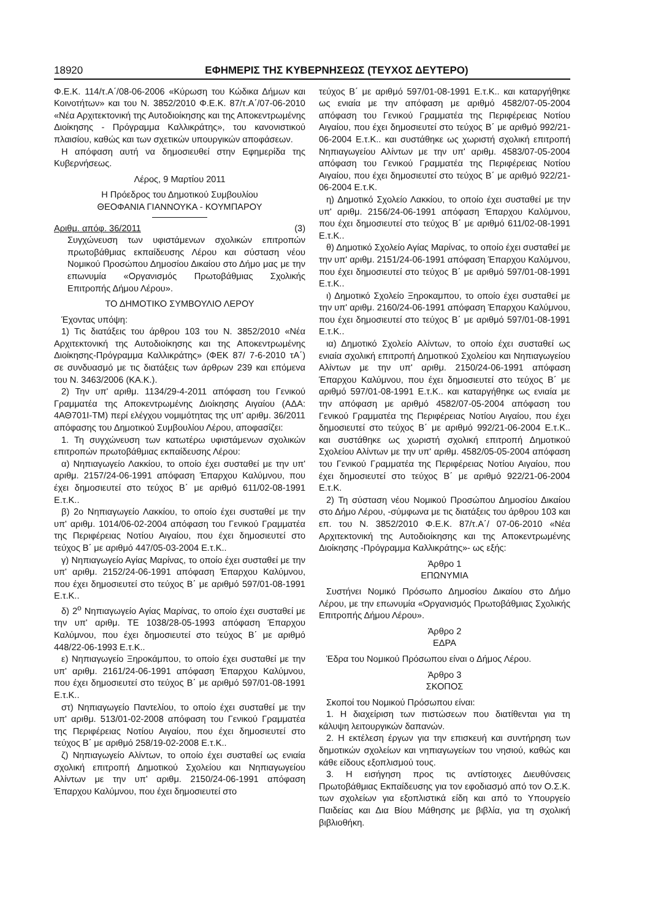18920 ΕΦΗΜΕΡΙΣ ΤΗΣ ΚΥΒΕΡΝΗΣΕΩΣ (ΤΕΥΧΟΣ ΔΕΥΤΕΡΟ)
Φ.Ε.Κ. 114/τ.Α΄/08-06-2006 «Κύρωση του Κώδικα Δήμων και Κοινοτήτων» και του Ν. 3852/2010 Φ.Ε.Κ. 87/τ.Α΄/07-06-2010 «Νέα Αρχιτεκτονική της Αυτοδιοίκησης και της Αποκεντρωμένης Διοίκησης - Πρόγραμμα Καλλικράτης», του κανονιστικού πλαισίου, καθώς και των σχετικών υπουργικών αποφάσεων.
Η απόφαση αυτή να δημοσιευθεί στην Εφημερίδα της Κυβερνήσεως.
Λέρος, 9 Μαρτίου 2011
Η Πρόεδρος του Δημοτικού Συμβουλίου
ΘΕΟΦΑΝΙΑ ΓΙΑΝΝΟΥΚΑ - ΚΟΥΜΠΑΡΟΥ
Αριθμ. απόφ. 36/2011 (3)
Συγχώνευση των υφιστάμενων σχολικών επιτροπών πρωτοβάθμιας εκπαίδευσης Λέρου και σύσταση νέου Νομικού Προσώπου Δημοσίου Δικαίου στο Δήμο μας με την επωνυμία «Οργανισμός Πρωτοβάθμιας Σχολικής Επιτροπής Δήμου Λέρου».
ΤΟ ΔΗΜΟΤΙΚΟ ΣΥΜΒΟΥΛΙΟ ΛΕΡΟΥ
Έχοντας υπόψη:
1) Τις διατάξεις του άρθρου 103 του Ν. 3852/2010 «Νέα Αρχιτεκτονική της Αυτοδιοίκησης και της Αποκεντρωμένης Διοίκησης-Πρόγραμμα Καλλικράτης» (ΦΕΚ 87/ 7-6-2010 τΑ΄) σε συνδυασμό με τις διατάξεις των άρθρων 239 και επόμενα του Ν. 3463/2006 (ΚΑ.Κ.).
2) Την υπ' αριθμ. 1134/29-4-2011 απόφαση του Γενικού Γραμματέα της Αποκεντρωμένης Διοίκησης Αιγαίου (ΑΔΑ: 4ΑΘ701Ι-ΤΜ) περί ελέγχου νομιμότητας της υπ' αριθμ. 36/2011 απόφασης του Δημοτικού Συμβουλίου Λέρου, αποφασίζει:
1. Τη συγχώνευση των κατωτέρω υφιστάμενων σχολικών επιτροπών πρωτοβάθμιας εκπαίδευσης Λέρου:
α) Νηπιαγωγείο Λακκίου, το οποίο έχει συσταθεί με την υπ' αριθμ. 2157/24-06-1991 απόφαση Έπαρχου Καλύμνου, που έχει δημοσιευτεί στο τεύχος Β΄ με αριθμό 611/02-08-1991 Ε.τ.Κ..
β) 2ο Νηπιαγωγείο Λακκίου, το οποίο έχει συσταθεί με την υπ' αριθμ. 1014/06-02-2004 απόφαση του Γενικού Γραμματέα της Περιφέρειας Νοτίου Αιγαίου, που έχει δημοσιευτεί στο τεύχος Β΄ με αριθμό 447/05-03-2004 Ε.τ.Κ..
γ) Νηπιαγωγείο Αγίας Μαρίνας, το οποίο έχει συσταθεί με την υπ' αριθμ. 2152/24-06-1991 απόφαση Έπαρχου Καλύμνου, που έχει δημοσιευτεί στο τεύχος Β΄ με αριθμό 597/01-08-1991 Ε.τ.Κ..
δ) 2<sup>ο</sup> Νηπιαγωγείο Αγίας Μαρίνας, το οποίο έχει συσταθεί με την υπ' αριθμ. ΤΕ 1038/28-05-1993 απόφαση Έπαρχου Καλύμνου, που έχει δημοσιευτεί στο τεύχος Β΄ με αριθμό 448/22-06-1993 Ε.τ.Κ..
ε) Νηπιαγωγείο Ξηροκάμπου, το οποίο έχει συσταθεί με την υπ' αριθμ. 2161/24-06-1991 απόφαση Έπαρχου Καλύμνου, που έχει δημοσιευτεί στο τεύχος Β΄ με αριθμό 597/01-08-1991 Ε.τ.Κ..
στ) Νηπιαγωγείο Παντελίου, το οποίο έχει συσταθεί με την υπ' αριθμ. 513/01-02-2008 απόφαση του Γενικού Γραμματέα της Περιφέρειας Νοτίου Αιγαίου, που έχει δημοσιευτεί στο τεύχος Β΄ με αριθμό 258/19-02-2008 Ε.τ.Κ..
ζ) Νηπιαγωγείο Αλίντων, το οποίο έχει συσταθεί ως ενιαία σχολική επιτροπή Δημοτικού Σχολείου και Νηπιαγωγείου Αλίντων με την υπ' αριθμ. 2150/24-06-1991 απόφαση Έπαρχου Καλύμνου, που έχει δημοσιευτεί στο
τεύχος Β΄ με αριθμό 597/01-08-1991 Ε.τ.Κ.. και καταργήθηκε ως ενιαία με την απόφαση με αριθμό 4582/07-05-2004 απόφαση του Γενικού Γραμματέα της Περιφέρειας Νοτίου Αιγαίου, που έχει δημοσιευτεί στο τεύχος Β΄ με αριθμό 992/21-06-2004 Ε.τ.Κ.. και συστάθηκε ως χωριστή σχολική επιτροπή Νηπιαγωγείου Αλίντων με την υπ' αριθμ. 4583/07-05-2004 απόφαση του Γενικού Γραμματέα της Περιφέρειας Νοτίου Αιγαίου, που έχει δημοσιευτεί στο τεύχος Β΄ με αριθμό 922/21-06-2004 Ε.τ.Κ.
η) Δημοτικό Σχολείο Λακκίου, το οποίο έχει συσταθεί με την υπ' αριθμ. 2156/24-06-1991 απόφαση Έπαρχου Καλύμνου, που έχει δημοσιευτεί στο τεύχος Β΄ με αριθμό 611/02-08-1991 Ε.τ.Κ..
θ) Δημοτικό Σχολείο Αγίας Μαρίνας, το οποίο έχει συσταθεί με την υπ' αριθμ. 2151/24-06-1991 απόφαση Έπαρχου Καλύμνου, που έχει δημοσιευτεί στο τεύχος Β΄ με αριθμό 597/01-08-1991 Ε.τ.Κ..
ι) Δημοτικό Σχολείο Ξηροκαμπου, το οποίο έχει συσταθεί με την υπ' αριθμ. 2160/24-06-1991 απόφαση Έπαρχου Καλύμνου, που έχει δημοσιευτεί στο τεύχος Β΄ με αριθμό 597/01-08-1991 Ε.τ.Κ..
ια) Δημοτικό Σχολείο Αλίντων, το οποίο έχει συσταθεί ως ενιαία σχολική επιτροπή Δημοτικού Σχολείου και Νηπιαγωγείου Αλίντων με την υπ' αριθμ. 2150/24-06-1991 απόφαση Έπαρχου Καλύμνου, που έχει δημοσιευτεί στο τεύχος Β΄ με αριθμό 597/01-08-1991 Ε.τ.Κ.. και καταργήθηκε ως ενιαία με την απόφαση με αριθμό 4582/07-05-2004 απόφαση του Γενικού Γραμματέα της Περιφέρειας Νοτίου Αιγαίου, που έχει δημοσιευτεί στο τεύχος Β΄ με αριθμό 992/21-06-2004 Ε.τ.Κ.. και συστάθηκε ως χωριστή σχολική επιτροπή Δημοτικού Σχολείου Αλίντων με την υπ' αριθμ. 4582/05-05-2004 απόφαση του Γενικού Γραμματέα της Περιφέρειας Νοτίου Αιγαίου, που έχει δημοσιευτεί στο τεύχος Β΄ με αριθμό 922/21-06-2004 Ε.τ.Κ.
2) Τη σύσταση νέου Νομικού Προσώπου Δημοσίου Δικαίου στο Δήμο Λέρου, -σύμφωνα με τις διατάξεις του άρθρου 103 και επ. του Ν. 3852/2010 Φ.Ε.Κ. 87/τ.Α΄/ 07-06-2010 «Νέα Αρχιτεκτονική της Αυτοδιοίκησης και της Αποκεντρωμένης Διοίκησης -Πρόγραμμα Καλλικράτης»- ως εξής:
Άρθρο 1
ΕΠΩΝΥΜΙΑ
Συστήνει Νομικό Πρόσωπο Δημοσίου Δικαίου στο Δήμο Λέρου, με την επωνυμία «Οργανισμός Πρωτοβάθμιας Σχολικής Επιτροπής Δήμου Λέρου».
Άρθρο 2
ΕΔΡΑ
Έδρα του Νομικού Πρόσωπου είναι ο Δήμος Λέρου.
Άρθρο 3
ΣΚΟΠΟΣ
Σκοποί του Νομικού Πρόσωπου είναι:
1. Η διαχείριση των πιστώσεων που διατίθενται για τη κάλυψη λειτουργικών δαπανών.
2. Η εκτέλεση έργων για την επισκευή και συντήρηση των δημοτικών σχολείων και νηπιαγωγείων του νησιού, καθώς και κάθε είδους εξοπλισμού τους.
3. Η εισήγηση προς τις αντίστοιχες Διευθύνσεις Πρωτοβάθμιας Εκπαίδευσης για τον εφοδιασμό από τον Ο.Σ.Κ. των σχολείων για εξοπλιστικά είδη και από το Υπουργείο Παιδείας και Δια Βίου Μάθησης με βιβλία, για τη σχολική βιβλιοθήκη.